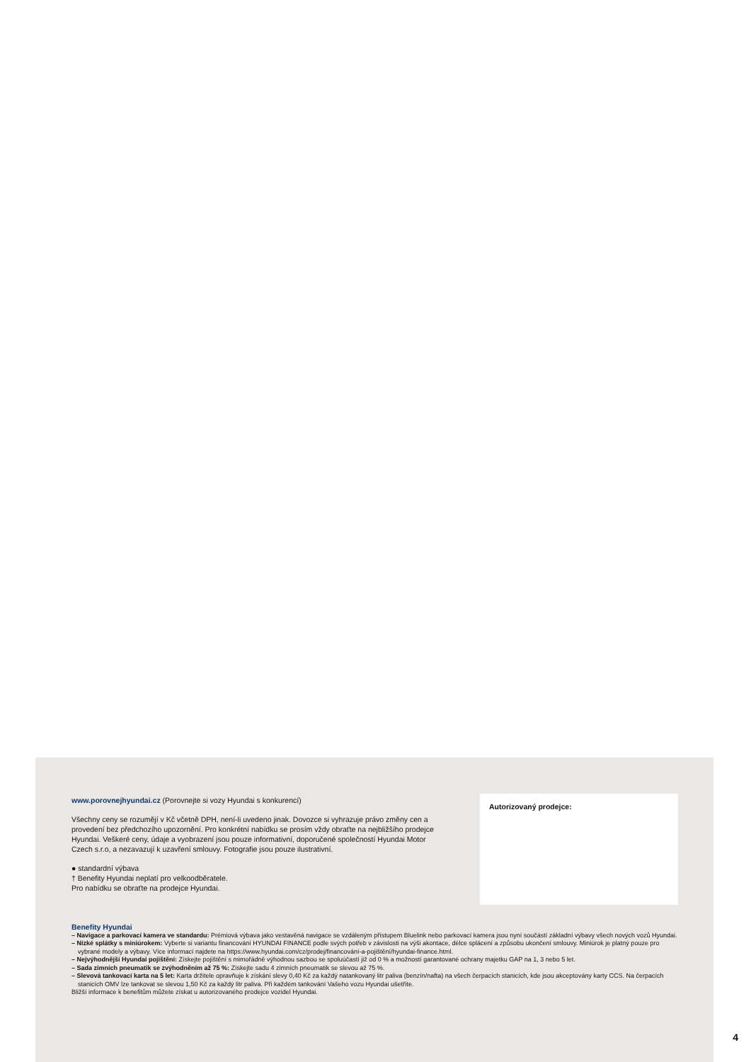www.porovnejhyundai.cz (Porovnejte si vozy Hyundai s konkurencí)
Všechny ceny se rozumějí v Kč včetně DPH, není-li uvedeno jinak. Dovozce si vyhrazuje právo změny cen a provedení bez předchozího upozornění. Pro konkrétní nabídku se prosím vždy obraťte na nejbližšího prodejce Hyundai. Veškeré ceny, údaje a vyobrazení jsou pouze informativní, doporučené společností Hyundai Motor Czech s.r.o, a nezavazují k uzavření smlouvy. Fotografie jsou pouze ilustrativní.
● standardní výbava
† Benefity Hyundai neplatí pro velkoodběratele.
Pro nabídku se obraťte na prodejce Hyundai.
Autorizovaný prodejce:
Benefity Hyundai
– Navigace a parkovací kamera ve standardu: Prémiová výbava jako vestavěná navigace se vzdáleným přístupem Bluelink nebo parkovací kamera jsou nyní součástí základní výbavy všech nových vozů Hyundai.
– Nízké splátky s miniúrokem: Vyberte si variantu financování HYUNDAI FINANCE podle svých potřeb v závislosti na výši akontace, délce splácení a způsobu ukončení smlouvy. Miniúrok je platný pouze pro vybrané modely a výbavy. Více informací najdete na https://www.hyundai.com/cz/prodej/financování-a-pojištění/hyundai-finance.html.
– Nejvýhodnější Hyundai pojištění: Získejte pojištění s mimořádně výhodnou sazbou se spoluúčastí již od 0 % a možností garantované ochrany majetku GAP na 1, 3 nebo 5 let.
– Sada zimních pneumatik se zvýhodněním až 75 %: Získejte sadu 4 zimních pneumatik se slevou až 75 %.
– Slevová tankovací karta na 5 let: Karta držitele opravňuje k získání slevy 0,40 Kč za každý natankovaný litr paliva (benzín/nafta) na všech čerpacích stanicích, kde jsou akceptovány karty CCS. Na čerpacích stanicích OMV lze tankovat se slevou 1,50 Kč za každý litr paliva. Při každém tankování Vašeho vozu Hyundai ušetříte.
Bližší informace k benefitům můžete získat u autorizovaného prodejce vozidel Hyundai.
4